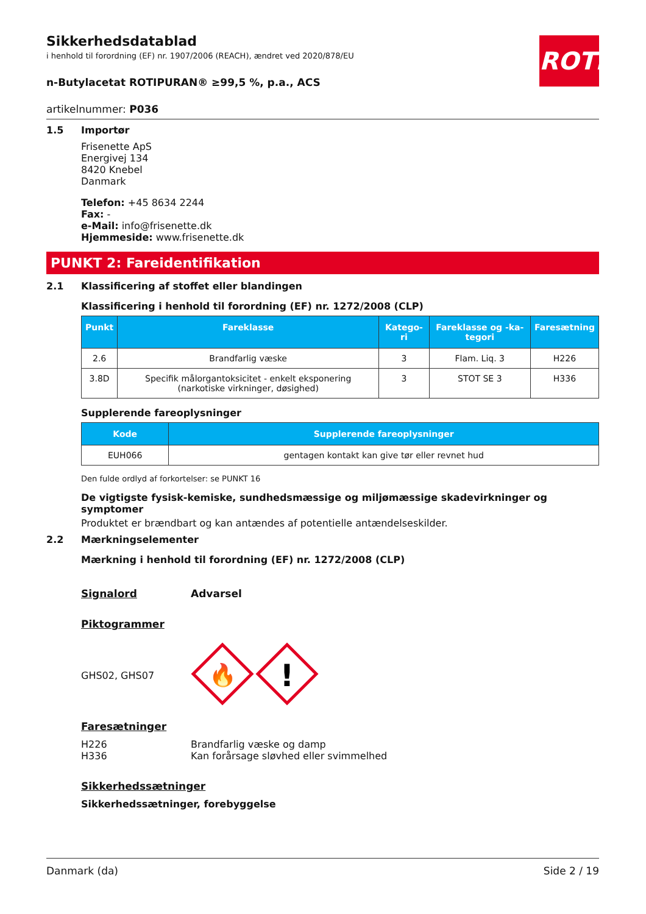ROTH
Sikkerhedsdatablad
i henhold til forordning (EF) nr. 1907/2006 (REACH), ændret ved 2020/878/EU
n-Butylacetat ROTIPURAN® ≥99,5 %, p.a., ACS
artikelnummer: P036
1.5 Importør
Frisenette ApS
Energivej 134
8420 Knebel
Danmark
Telefon: +45 8634 2244
Fax: -
e-Mail: info@frisenette.dk
Hjemmeside: www.frisenette.dk
PUNKT 2: Fareidentifikation
2.1 Klassificering af stoffet eller blandingen
Klassificering i henhold til forordning (EF) nr. 1272/2008 (CLP)
| Punkt | Fareklasse | Katego-ri | Fareklasse og -ka-tegori | Faresætning |
| --- | --- | --- | --- | --- |
| 2.6 | Brandfarlig væske | 3 | Flam. Liq. 3 | H226 |
| 3.8D | Specifik målorgantoksicitet - enkelt eksponering (narkotiske virkninger, døsighed) | 3 | STOT SE 3 | H336 |
Supplerende fareoplysninger
| Kode | Supplerende fareoplysninger |
| --- | --- |
| EUH066 | gentagen kontakt kan give tør eller revnet hud |
Den fulde ordlyd af forkortelser: se PUNKT 16
De vigtigste fysisk-kemiske, sundhedsmæssige og miljømæssige skadevirkninger og symptomer
Produktet er brændbart og kan antændes af potentielle antændelseskilder.
2.2 Mærkningselementer
Mærkning i henhold til forordning (EF) nr. 1272/2008 (CLP)
Signalord Advarsel
Piktogrammer
GHS02, GHS07
🔥
!
Faresætninger
H226
H336
Brandfarlig væske og damp
Kan forårsage sløvhed eller svimmelhed
Sikkerhedssætninger
Sikkerhedssætninger, forebyggelse
Danmark (da) Side 2 / 19